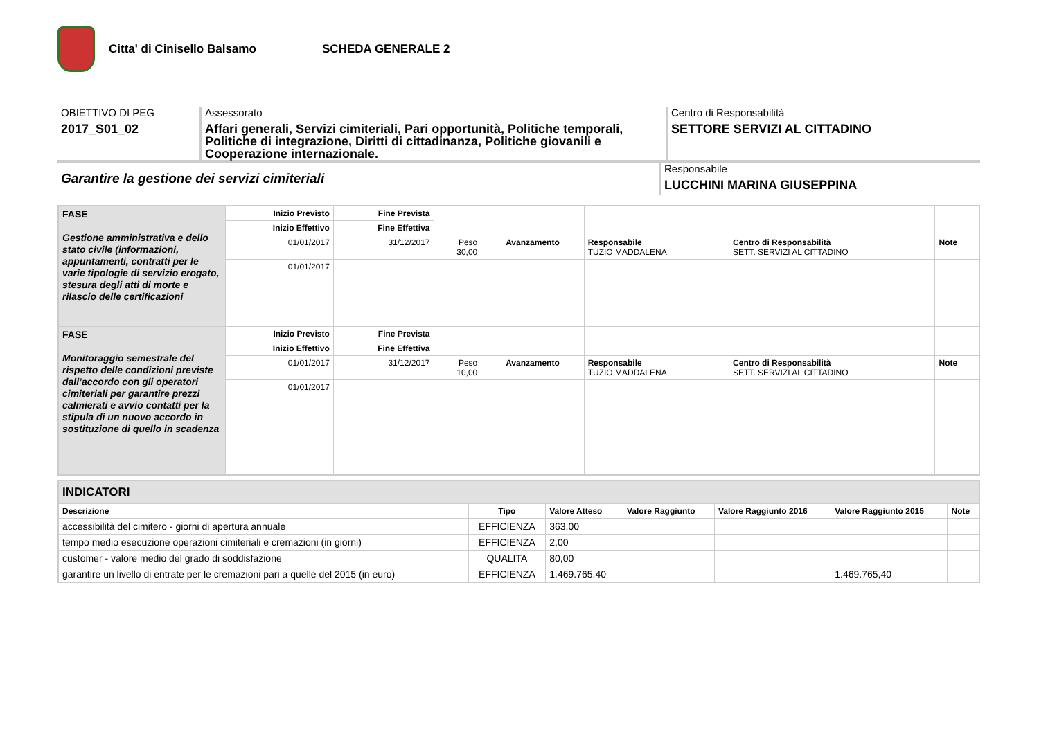Citta' di Cinisello Balsamo SCHEDA GENERALE 2
OBIETTIVO DI PEG
2017_S01_02
Assessorato
Affari generali, Servizi cimiteriali, Pari opportunità, Politiche temporali, Politiche di integrazione, Diritti di cittadinanza, Politiche giovanili e Cooperazione internazionale.
Centro di Responsabilità
SETTORE SERVIZI AL CITTADINO
Garantire la gestione dei servizi cimiteriali
Responsabile
LUCCHINI MARINA GIUSEPPINA
| FASE Gestione amministrativa e dello stato civile (informazioni, appuntamenti, contratti per le varie tipologie di servizio erogato, stesura degli atti di morte e rilascio delle certificazioni | Inizio Previsto | Fine Prevista | | | | | |
| | Inizio Effettivo | Fine Effettiva | | | | | |
| | 01/01/2017 | 31/12/2017 | Peso 30,00 | Avanzamento | Responsabile TUZIO MADDALENA | Centro di Responsabilità SETT. SERVIZI AL CITTADINO | Note |
| | 01/01/2017 | | | | | | |
| FASE Monitoraggio semestrale del rispetto delle condizioni previste dall’accordo con gli operatori cimiteriali per garantire prezzi calmierati e avvio contatti per la stipula di un nuovo accordo in sostituzione di quello in scadenza | Inizio Previsto | Fine Prevista | | | | | |
| | Inizio Effettivo | Fine Effettiva | | | | | |
| | 01/01/2017 | 31/12/2017 | Peso 10,00 | Avanzamento | Responsabile TUZIO MADDALENA | Centro di Responsabilità SETT. SERVIZI AL CITTADINO | Note |
| | 01/01/2017 | | | | | | |
| INDICATORI | | | | | | |
| Descrizione | Tipo | Valore Atteso | Valore Raggiunto | Valore Raggiunto 2016 | Valore Raggiunto 2015 | Note |
| accessibilità del cimitero - giorni di apertura annuale | EFFICIENZA | 363,00 | | | | |
| tempo medio esecuzione operazioni cimiteriali e cremazioni (in giorni) | EFFICIENZA | 2,00 | | | | |
| customer - valore medio del grado di soddisfazione | QUALITA | 80,00 | | | | |
| garantire un livello di entrate per le cremazioni pari a quelle del 2015 (in euro) | EFFICIENZA | 1.469.765,40 | | | 1.469.765,40 | |